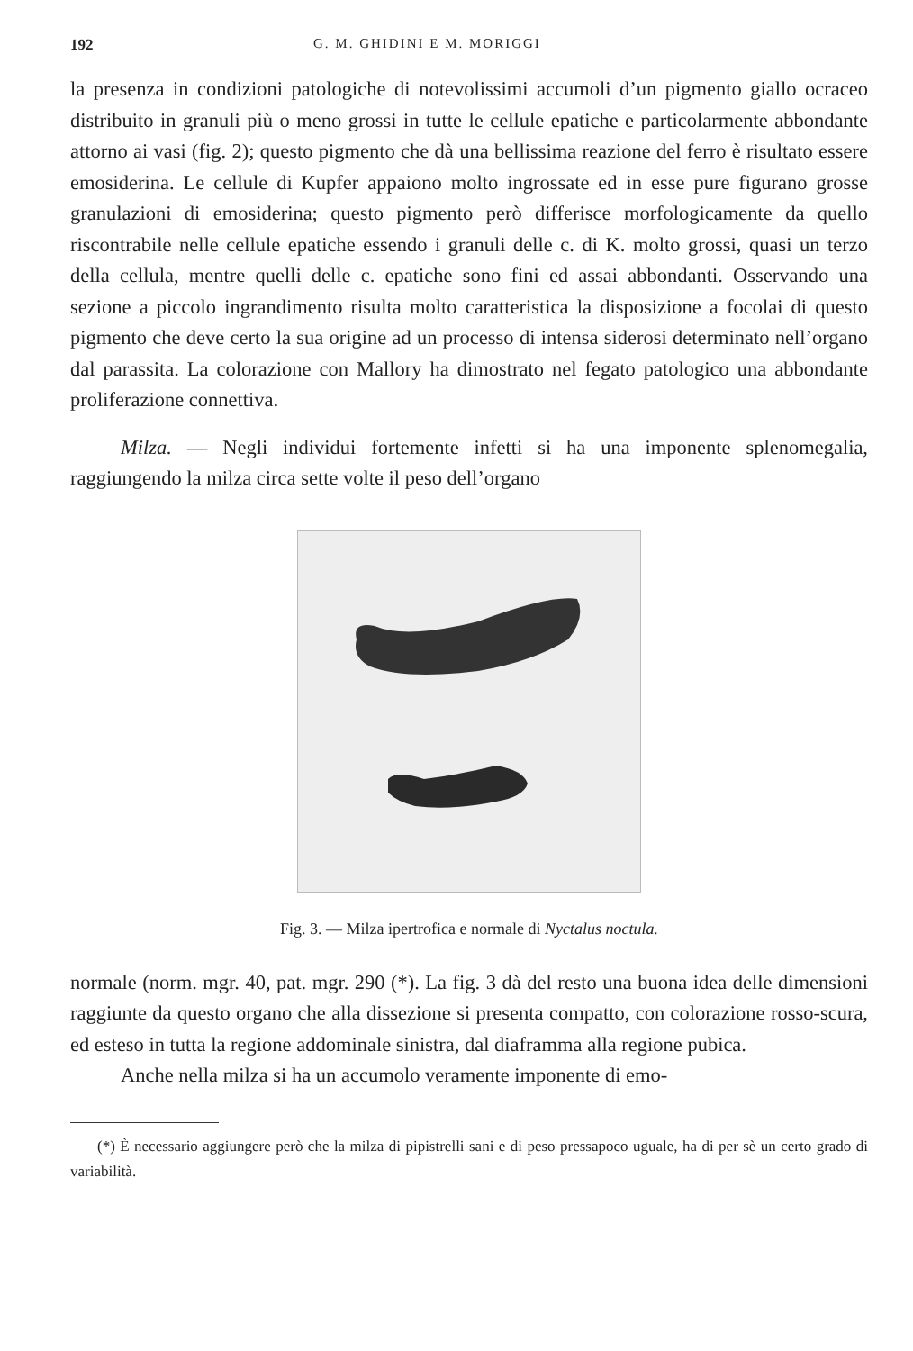192 G. M. GHIDINI E M. MORIGGI
la presenza in condizioni patologiche di notevolissimi accumoli d’un pigmento giallo ocraceo distribuito in granuli più o meno grossi in tutte le cellule epatiche e particolarmente abbondante attorno ai vasi (fig. 2); questo pigmento che dà una bellissima reazione del ferro è risultato essere emosiderina. Le cellule di Kupfer appaiono molto ingrossate ed in esse pure figurano grosse granulazioni di emosiderina; questo pigmento però differisce morfologicamente da quello riscontrabile nelle cellule epatiche essendo i granuli delle c. di K. molto grossi, quasi un terzo della cellula, mentre quelli delle c. epatiche sono fini ed assai abbondanti. Osservando una sezione a piccolo ingrandimento risulta molto caratteristica la disposizione a focolai di questo pigmento che deve certo la sua origine ad un processo di intensa siderosi determinato nell’organo dal parassita. La colorazione con Mallory ha dimostrato nel fegato patologico una abbondante proliferazione connettiva.
Milza. — Negli individui fortemente infetti si ha una imponente splenomegalia, raggiungendo la milza circa sette volte il peso dell’organo
Fig. 3. — Milza ipertrofica e normale di Nyctalus noctula.
normale (norm. mgr. 40, pat. mgr. 290 (*). La fig. 3 dà del resto una buona idea delle dimensioni raggiunte da questo organo che alla dissezione si presenta compatto, con colorazione rosso-scura, ed esteso in tutta la regione addominale sinistra, dal diaframma alla regione pubica.
Anche nella milza si ha un accumolo veramente imponente di emo-
(*) È necessario aggiungere però che la milza di pipistrelli sani e di peso pressapoco uguale, ha di per sè un certo grado di variabilità.